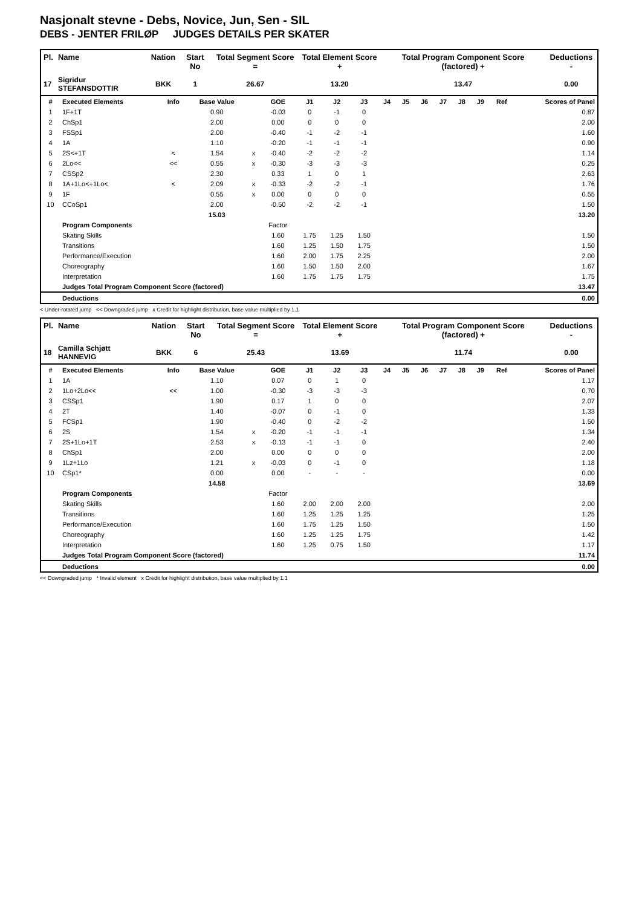Nasjonalt stevne - Debs, Novice, Jun, Sen - SIL
DEBS - JENTER FRILØP JUDGES DETAILS PER SKATER
| Pl. | Name | Nation | Start No | Total Segment Score = | Total Element Score + | Total Program Component Score (factored) + | Deductions - |
| --- | --- | --- | --- | --- | --- | --- | --- |
| 17 | Sigridur STEFANSDOTTIR | BKK | 1 | 26.67 | 13.20 | 13.47 | 0.00 |
| # | Executed Elements | Info | Base Value | | GOE | J1 | J2 | J3 | J4 | J5 | J6 | J7 | J8 | J9 | Ref | Scores of Panel |
| --- | --- | --- | --- | --- | --- | --- | --- | --- | --- | --- | --- | --- | --- | --- | --- | --- |
| 1 | 1F+1T | | 0.90 | | -0.03 | 0 | -1 | 0 | | | | | | | | 0.87 |
| 2 | ChSp1 | | 2.00 | | 0.00 | 0 | 0 | 0 | | | | | | | | 2.00 |
| 3 | FSSp1 | | 2.00 | | -0.40 | -1 | -2 | -1 | | | | | | | | 1.60 |
| 4 | 1A | | 1.10 | | -0.20 | -1 | -1 | -1 | | | | | | | | 0.90 |
| 5 | 2S<+1T | < | 1.54 | x | -0.40 | -2 | -2 | -2 | | | | | | | | 1.14 |
| 6 | 2Lo<< | << | 0.55 | x | -0.30 | -3 | -3 | -3 | | | | | | | | 0.25 |
| 7 | CSSp2 | | 2.30 | | 0.33 | 1 | 0 | 1 | | | | | | | | 2.63 |
| 8 | 1A+1Lo<+1Lo< | < | 2.09 | x | -0.33 | -2 | -2 | -1 | | | | | | | | 1.76 |
| 9 | 1F | | 0.55 | x | 0.00 | 0 | 0 | 0 | | | | | | | | 0.55 |
| 10 | CCoSp1 | | 2.00 | | -0.50 | -2 | -2 | -1 | | | | | | | | 1.50 |
| | | | 15.03 | | | | | | | | | | | | | 13.20 |
| | Program Components | | | | Factor | | | | | | | | | | | |
| | Skating Skills | | | | 1.60 | 1.75 | 1.25 | 1.50 | | | | | | | | 1.50 |
| | Transitions | | | | 1.60 | 1.25 | 1.50 | 1.75 | | | | | | | | 1.50 |
| | Performance/Execution | | | | 1.60 | 2.00 | 1.75 | 2.25 | | | | | | | | 2.00 |
| | Choreography | | | | 1.60 | 1.50 | 1.50 | 2.00 | | | | | | | | 1.67 |
| | Interpretation | | | | 1.60 | 1.75 | 1.75 | 1.75 | | | | | | | | 1.75 |
| | Judges Total Program Component Score (factored) | | | | | | | | | | | | | | | 13.47 |
| | Deductions | | | | | | | | | | | | | | | 0.00 |
< Under-rotated jump << Downgraded jump x Credit for highlight distribution, base value multiplied by 1.1
| Pl. | Name | Nation | Start No | Total Segment Score = | Total Element Score + | Total Program Component Score (factored) + | Deductions - |
| --- | --- | --- | --- | --- | --- | --- | --- |
| 18 | Camilla Schjøtt HANNEVIG | BKK | 6 | 25.43 | 13.69 | 11.74 | 0.00 |
| # | Executed Elements | Info | Base Value | | GOE | J1 | J2 | J3 | J4 | J5 | J6 | J7 | J8 | J9 | Ref | Scores of Panel |
| --- | --- | --- | --- | --- | --- | --- | --- | --- | --- | --- | --- | --- | --- | --- | --- | --- |
| 1 | 1A | | 1.10 | | 0.07 | 0 | 1 | 0 | | | | | | | | 1.17 |
| 2 | 1Lo+2Lo<< | << | 1.00 | | -0.30 | -3 | -3 | -3 | | | | | | | | 0.70 |
| 3 | CSSp1 | | 1.90 | | 0.17 | 1 | 0 | 0 | | | | | | | | 2.07 |
| 4 | 2T | | 1.40 | | -0.07 | 0 | -1 | 0 | | | | | | | | 1.33 |
| 5 | FCSp1 | | 1.90 | | -0.40 | 0 | -2 | -2 | | | | | | | | 1.50 |
| 6 | 2S | | 1.54 | x | -0.20 | -1 | -1 | -1 | | | | | | | | 1.34 |
| 7 | 2S+1Lo+1T | | 2.53 | x | -0.13 | -1 | -1 | 0 | | | | | | | | 2.40 |
| 8 | ChSp1 | | 2.00 | | 0.00 | 0 | 0 | 0 | | | | | | | | 2.00 |
| 9 | 1Lz+1Lo | | 1.21 | x | -0.03 | 0 | -1 | 0 | | | | | | | | 1.18 |
| 10 | CSp1* | | 0.00 | | 0.00 | - | - | - | | | | | | | | 0.00 |
| | | | 14.58 | | | | | | | | | | | | | 13.69 |
| | Program Components | | | | Factor | | | | | | | | | | | |
| | Skating Skills | | | | 1.60 | 2.00 | 2.00 | 2.00 | | | | | | | | 2.00 |
| | Transitions | | | | 1.60 | 1.25 | 1.25 | 1.25 | | | | | | | | 1.25 |
| | Performance/Execution | | | | 1.60 | 1.75 | 1.25 | 1.50 | | | | | | | | 1.50 |
| | Choreography | | | | 1.60 | 1.25 | 1.25 | 1.75 | | | | | | | | 1.42 |
| | Interpretation | | | | 1.60 | 1.25 | 0.75 | 1.50 | | | | | | | | 1.17 |
| | Judges Total Program Component Score (factored) | | | | | | | | | | | | | | | 11.74 |
| | Deductions | | | | | | | | | | | | | | | 0.00 |
<< Downgraded jump * Invalid element x Credit for highlight distribution, base value multiplied by 1.1